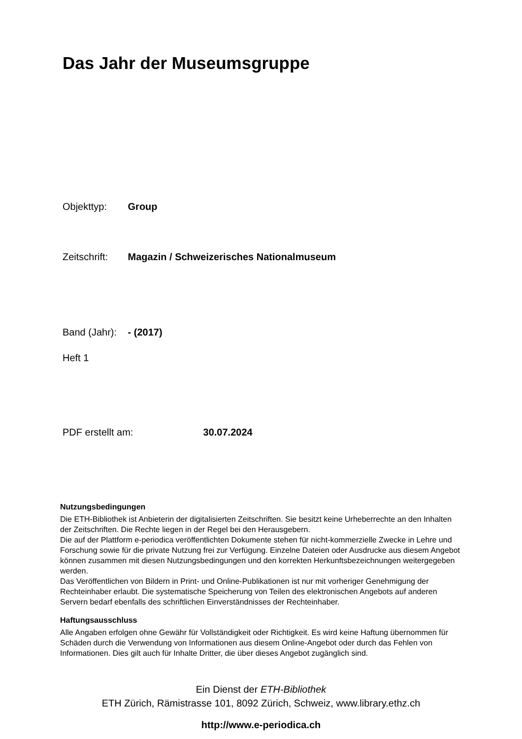Das Jahr der Museumsgruppe
Objekttyp: Group
Zeitschrift: Magazin / Schweizerisches Nationalmuseum
Band (Jahr): - (2017)
Heft 1
PDF erstellt am: 30.07.2024
Nutzungsbedingungen
Die ETH-Bibliothek ist Anbieterin der digitalisierten Zeitschriften. Sie besitzt keine Urheberrechte an den Inhalten der Zeitschriften. Die Rechte liegen in der Regel bei den Herausgebern.
Die auf der Plattform e-periodica veröffentlichten Dokumente stehen für nicht-kommerzielle Zwecke in Lehre und Forschung sowie für die private Nutzung frei zur Verfügung. Einzelne Dateien oder Ausdrucke aus diesem Angebot können zusammen mit diesen Nutzungsbedingungen und den korrekten Herkunftsbezeichnungen weitergegeben werden.
Das Veröffentlichen von Bildern in Print- und Online-Publikationen ist nur mit vorheriger Genehmigung der Rechteinhaber erlaubt. Die systematische Speicherung von Teilen des elektronischen Angebots auf anderen Servern bedarf ebenfalls des schriftlichen Einverständnisses der Rechteinhaber.
Haftungsausschluss
Alle Angaben erfolgen ohne Gewähr für Vollständigkeit oder Richtigkeit. Es wird keine Haftung übernommen für Schäden durch die Verwendung von Informationen aus diesem Online-Angebot oder durch das Fehlen von Informationen. Dies gilt auch für Inhalte Dritter, die über dieses Angebot zugänglich sind.
Ein Dienst der ETH-Bibliothek
ETH Zürich, Rämistrasse 101, 8092 Zürich, Schweiz, www.library.ethz.ch
http://www.e-periodica.ch